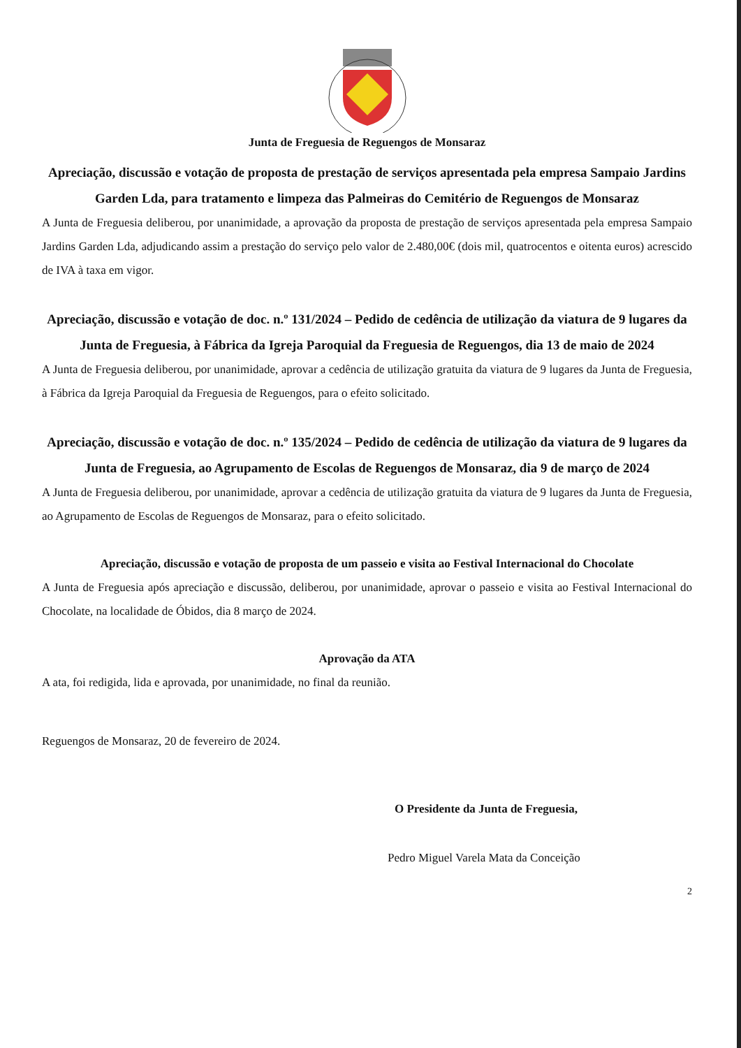Junta de Freguesia de Reguengos de Monsaraz
Apreciação, discussão e votação de proposta de prestação de serviços apresentada pela empresa Sampaio Jardins Garden Lda, para tratamento e limpeza das Palmeiras do Cemitério de Reguengos de Monsaraz
A Junta de Freguesia deliberou, por unanimidade, a aprovação da proposta de prestação de serviços apresentada pela empresa Sampaio Jardins Garden Lda, adjudicando assim a prestação do serviço pelo valor de 2.480,00€ (dois mil, quatrocentos e oitenta euros) acrescido de IVA à taxa em vigor.
Apreciação, discussão e votação de doc. n.º 131/2024 – Pedido de cedência de utilização da viatura de 9 lugares da Junta de Freguesia, à Fábrica da Igreja Paroquial da Freguesia de Reguengos, dia 13 de maio de 2024
A Junta de Freguesia deliberou, por unanimidade, aprovar a cedência de utilização gratuita da viatura de 9 lugares da Junta de Freguesia, à Fábrica da Igreja Paroquial da Freguesia de Reguengos, para o efeito solicitado.
Apreciação, discussão e votação de doc. n.º 135/2024 – Pedido de cedência de utilização da viatura de 9 lugares da Junta de Freguesia, ao Agrupamento de Escolas de Reguengos de Monsaraz, dia 9 de março de 2024
A Junta de Freguesia deliberou, por unanimidade, aprovar a cedência de utilização gratuita da viatura de 9 lugares da Junta de Freguesia, ao Agrupamento de Escolas de Reguengos de Monsaraz, para o efeito solicitado.
Apreciação, discussão e votação de proposta de um passeio e visita ao Festival Internacional do Chocolate
A Junta de Freguesia após apreciação e discussão, deliberou, por unanimidade, aprovar o passeio e visita ao Festival Internacional do Chocolate, na localidade de Óbidos, dia 8 março de 2024.
Aprovação da ATA
A ata, foi redigida, lida e aprovada, por unanimidade, no final da reunião.
Reguengos de Monsaraz, 20 de fevereiro de 2024.
O Presidente da Junta de Freguesia,
Pedro Miguel Varela Mata da Conceição
2